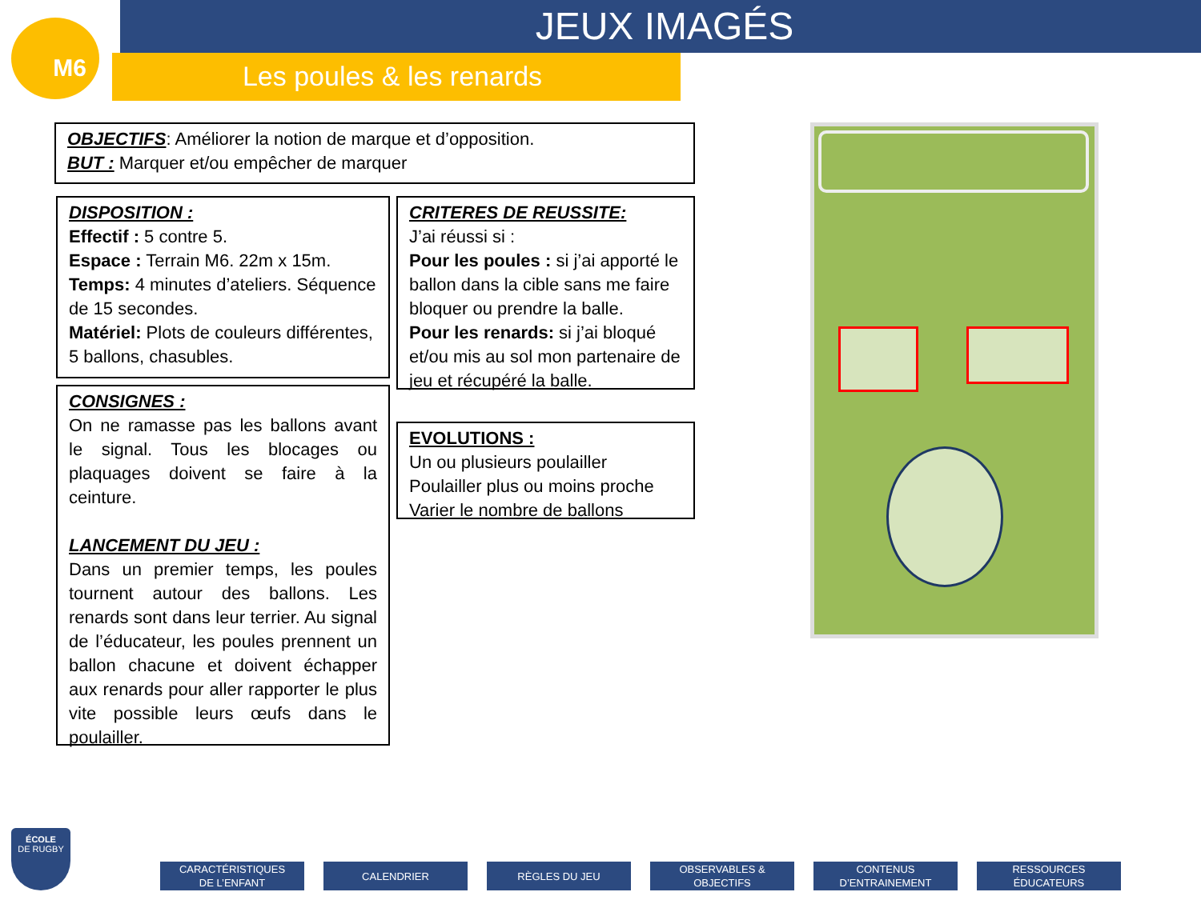M6 JEUX IMAGÉS
Les poules & les renards
OBJECTIFS: Améliorer la notion de marque et d’opposition.
BUT : Marquer et/ou empêcher de marquer
DISPOSITION :
Effectif : 5 contre 5.
Espace : Terrain M6. 22m x 15m.
Temps: 4 minutes d’ateliers. Séquence de 15 secondes.
Matériel: Plots de couleurs différentes, 5 ballons, chasubles.
CONSIGNES :
On ne ramasse pas les ballons avant le signal. Tous les blocages ou plaquages doivent se faire à la ceinture.
LANCEMENT DU JEU :
Dans un premier temps, les poules tournent autour des ballons. Les renards sont dans leur terrier. Au signal de l’éducateur, les poules prennent un ballon chacune et doivent échapper aux renards pour aller rapporter le plus vite possible leurs œufs dans le poulailler.
CRITERES DE REUSSITE:
J’ai réussi si :
Pour les poules : si j’ai apporté le ballon dans la cible sans me faire bloquer ou prendre la balle.
Pour les renards: si j’ai bloqué et/ou mis au sol mon partenaire de jeu et récupéré la balle.
EVOLUTIONS :
Un ou plusieurs poulailler
Poulailler plus ou moins proche
Varier le nombre de ballons
CARACTÉRISTIQUES
DE L’ENFANT
CALENDRIER RÈGLES DU JEU OBSERVABLES &
OBJECTIFS
CONTENUS
D’ENTRAINEMENT
RESSOURCES
ÉDUCATEURS
ÉCOLE
DE RUGBY